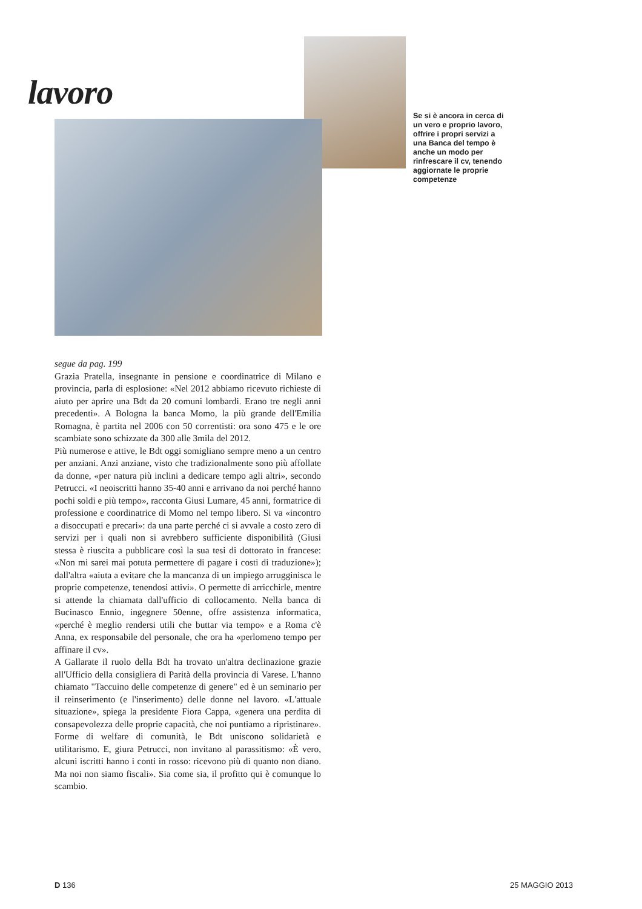lavoro
Se si è ancora in cerca di un vero e proprio lavoro, offrire i propri servizi a una Banca del tempo è anche un modo per rinfrescare il cv, tenendo aggiornate le proprie competenze
segue da pag. 199
Grazia Pratella, insegnante in pensione e coordinatrice di Milano e provincia, parla di esplosione: «Nel 2012 abbiamo ricevuto richieste di aiuto per aprire una Bdt da 20 comuni lombardi. Erano tre negli anni precedenti». A Bologna la banca Momo, la più grande dell'Emilia Romagna, è partita nel 2006 con 50 correntisti: ora sono 475 e le ore scambiate sono schizzate da 300 alle 3mila del 2012.
Più numerose e attive, le Bdt oggi somigliano sempre meno a un centro per anziani. Anzi anziane, visto che tradizionalmente sono più affollate da donne, «per natura più inclini a dedicare tempo agli altri», secondo Petrucci. «I neoiscritti hanno 35-40 anni e arrivano da noi perché hanno pochi soldi e più tempo», racconta Giusi Lumare, 45 anni, formatrice di professione e coordinatrice di Momo nel tempo libero. Si va «incontro a disoccupati e precari»: da una parte perché ci si avvale a costo zero di servizi per i quali non si avrebbero sufficiente disponibilità (Giusi stessa è riuscita a pubblicare così la sua tesi di dottorato in francese: «Non mi sarei mai potuta permettere di pagare i costi di traduzione»); dall'altra «aiuta a evitare che la mancanza di un impiego arrugginisca le proprie competenze, tenendosi attivi». O permette di arricchirle, mentre si attende la chiamata dall'ufficio di collocamento. Nella banca di Bucinasco Ennio, ingegnere 50enne, offre assistenza informatica, «perché è meglio rendersi utili che buttar via tempo» e a Roma c'è Anna, ex responsabile del personale, che ora ha «perlomeno tempo per affinare il cv».
A Gallarate il ruolo della Bdt ha trovato un'altra declinazione grazie all'Ufficio della consigliera di Parità della provincia di Varese. L'hanno chiamato "Taccuino delle competenze di genere" ed è un seminario per il reinserimento (e l'inserimento) delle donne nel lavoro. «L'attuale situazione», spiega la presidente Fiora Cappa, «genera una perdita di consapevolezza delle proprie capacità, che noi puntiamo a ripristinare». Forme di welfare di comunità, le Bdt uniscono solidarietà e utilitarismo. E, giura Petrucci, non invitano al parassitismo: «È vero, alcuni iscritti hanno i conti in rosso: ricevono più di quanto non diano. Ma noi non siamo fiscali». Sia come sia, il profitto qui è comunque lo scambio.
D 136 25 MAGGIO 2013